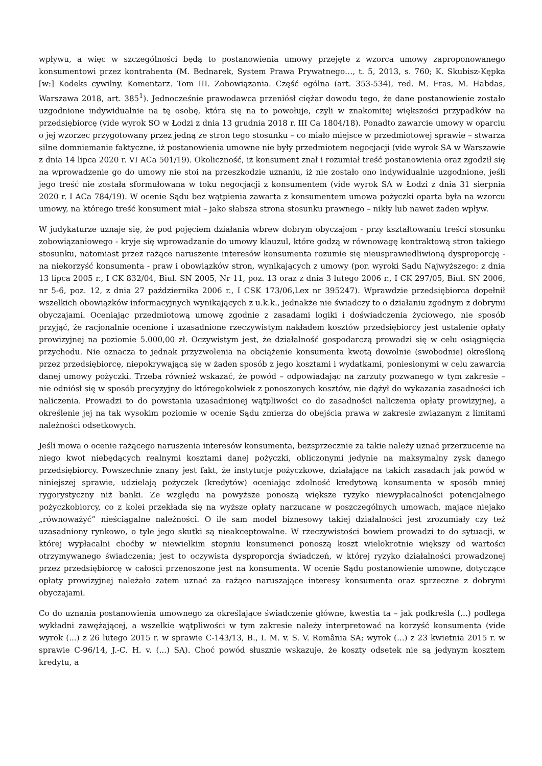wpływu, a więc w szczególności będą to postanowienia umowy przejęte z wzorca umowy zaproponowanego konsumentowi przez kontrahenta (M. Bednarek, System Prawa Prywatnego…, t. 5, 2013, s. 760; K. Skubisz-Kępka [w:] Kodeks cywilny. Komentarz. Tom III. Zobowiązania. Część ogólna (art. 353-534), red. M. Fras, M. Habdas, Warszawa 2018, art. 385<sup>1</sup>). Jednocześnie prawodawca przeniósł ciężar dowodu tego, że dane postanowienie zostało uzgodnione indywidualnie na tę osobę, która się na to powołuje, czyli w znakomitej większości przypadków na przedsiębiorcę (vide wyrok SO w Łodzi z dnia 13 grudnia 2018 r. III Ca 1804/18). Ponadto zawarcie umowy w oparciu o jej wzorzec przygotowany przez jedną ze stron tego stosunku – co miało miejsce w przedmiotowej sprawie – stwarza silne domniemanie faktyczne, iż postanowienia umowne nie były przedmiotem negocjacji (vide wyrok SA w Warszawie z dnia 14 lipca 2020 r. VI ACa 501/19). Okoliczność, iż konsument znał i rozumiał treść postanowienia oraz zgodził się na wprowadzenie go do umowy nie stoi na przeszkodzie uznaniu, iż nie zostało ono indywidualnie uzgodnione, jeśli jego treść nie została sformułowana w toku negocjacji z konsumentem (vide wyrok SA w Łodzi z dnia 31 sierpnia 2020 r. I ACa 784/19). W ocenie Sądu bez wątpienia zawarta z konsumentem umowa pożyczki oparta była na wzorcu umowy, na którego treść konsument miał – jako słabsza strona stosunku prawnego – nikły lub nawet żaden wpływ.
W judykaturze uznaje się, że pod pojęciem działania wbrew dobrym obyczajom - przy kształtowaniu treści stosunku zobowiązaniowego - kryje się wprowadzanie do umowy klauzul, które godzą w równowagę kontraktową stron takiego stosunku, natomiast przez rażące naruszenie interesów konsumenta rozumie się nieusprawiedliwioną dysproporcję - na niekorzyść konsumenta - praw i obowiązków stron, wynikających z umowy (por. wyroki Sądu Najwyższego: z dnia 13 lipca 2005 r., I CK 832/04, Biul. SN 2005, Nr 11, poz. 13 oraz z dnia 3 lutego 2006 r., I CK 297/05, Biul. SN 2006, nr 5-6, poz. 12, z dnia 27 października 2006 r., I CSK 173/06,Lex nr 395247). Wprawdzie przedsiębiorca dopełnił wszelkich obowiązków informacyjnych wynikających z u.k.k., jednakże nie świadczy to o działaniu zgodnym z dobrymi obyczajami. Oceniając przedmiotową umowę zgodnie z zasadami logiki i doświadczenia życiowego, nie sposób przyjąć, że racjonalnie ocenione i uzasadnione rzeczywistym nakładem kosztów przedsiębiorcy jest ustalenie opłaty prowizyjnej na poziomie 5.000,00 zł. Oczywistym jest, że działalność gospodarczą prowadzi się w celu osiągnięcia przychodu. Nie oznacza to jednak przyzwolenia na obciążenie konsumenta kwotą dowolnie (swobodnie) określoną przez przedsiębiorcę, niepokrywającą się w żaden sposób z jego kosztami i wydatkami, poniesionymi w celu zawarcia danej umowy pożyczki. Trzeba również wskazać, że powód – odpowiadając na zarzuty pozwanego w tym zakresie – nie odniósł się w sposób precyzyjny do któregokolwiek z ponoszonych kosztów, nie dążył do wykazania zasadności ich naliczenia. Prowadzi to do powstania uzasadnionej wątpliwości co do zasadności naliczenia opłaty prowizyjnej, a określenie jej na tak wysokim poziomie w ocenie Sądu zmierza do obejścia prawa w zakresie związanym z limitami należności odsetkowych.
Jeśli mowa o ocenie rażącego naruszenia interesów konsumenta, bezsprzecznie za takie należy uznać przerzucenie na niego kwot niebędących realnymi kosztami danej pożyczki, obliczonymi jedynie na maksymalny zysk danego przedsiębiorcy. Powszechnie znany jest fakt, że instytucje pożyczkowe, działające na takich zasadach jak powód w niniejszej sprawie, udzielają pożyczek (kredytów) oceniając zdolność kredytową konsumenta w sposób mniej rygorystyczny niż banki. Ze względu na powyższe ponoszą większe ryzyko niewypłacalności potencjalnego pożyczkobiorcy, co z kolei przekłada się na wyższe opłaty narzucane w poszczególnych umowach, mające niejako „równoważyć” nieściągalne należności. O ile sam model biznesowy takiej działalności jest zrozumiały czy też uzasadniony rynkowo, o tyle jego skutki są nieakceptowalne. W rzeczywistości bowiem prowadzi to do sytuacji, w której wypłacalni choćby w niewielkim stopniu konsumenci ponoszą koszt wielokrotnie większy od wartości otrzymywanego świadczenia; jest to oczywista dysproporcja świadczeń, w której ryzyko działalności prowadzonej przez przedsiębiorcę w całości przenoszone jest na konsumenta. W ocenie Sądu postanowienie umowne, dotyczące opłaty prowizyjnej należało zatem uznać za rażąco naruszające interesy konsumenta oraz sprzeczne z dobrymi obyczajami.
Co do uznania postanowienia umownego za określające świadczenie główne, kwestia ta – jak podkreśla (...) podlega wykładni zawężającej, a wszelkie wątpliwości w tym zakresie należy interpretować na korzyść konsumenta (vide wyrok (...) z 26 lutego 2015 r. w sprawie C-143/13, B., I. M. v. S. V. România SA; wyrok (...) z 23 kwietnia 2015 r. w sprawie C-96/14, J.-C. H. v. (...) SA). Choć powód słusznie wskazuje, że koszty odsetek nie są jedynym kosztem kredytu, a